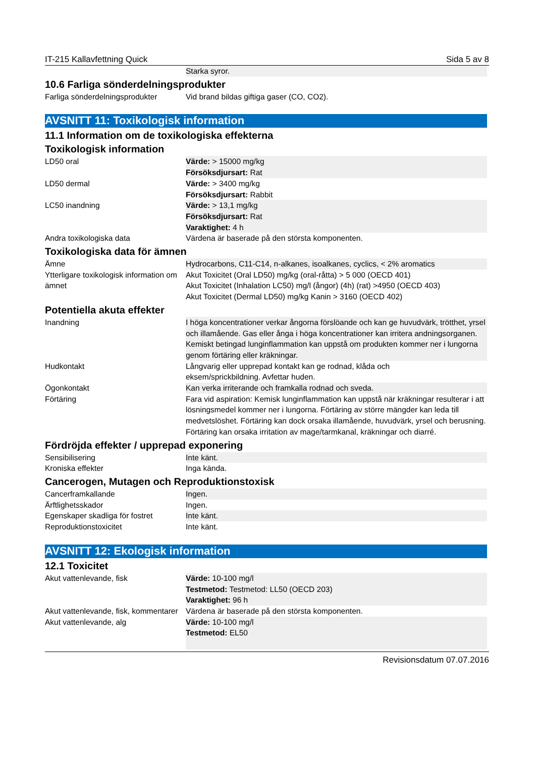IT-215 Kallavfettning Quick Sida 5 av 8
| | Starka syror. |
10.6 Farliga sönderdelningsprodukter
| Farliga sönderdelningsprodukter | Vid brand bildas giftiga gaser (CO, CO2). |
AVSNITT 11: Toxikologisk information
11.1 Information om de toxikologiska effekterna
Toxikologisk information
| LD50 oral | Värde: > 15000 mg/kg Försöksdjursart: Rat |
| LD50 dermal | Värde: > 3400 mg/kg Försöksdjursart: Rabbit |
| LC50 inandning | Värde: > 13,1 mg/kg Försöksdjursart: Rat Varaktighet: 4 h |
| Andra toxikologiska data | Värdena är baserade på den största komponenten. |
Toxikologiska data för ämnen
| Ämne | Hydrocarbons, C11-C14, n-alkanes, isoalkanes, cyclics, < 2% aromatics |
| Ytterligare toxikologisk information om ämnet | Akut Toxicitet (Oral LD50) mg/kg (oral-råtta) > 5 000 (OECD 401) Akut Toxicitet (Inhalation LC50) mg/l (ångor) (4h) (rat) >4950 (OECD 403) Akut Toxicitet (Dermal LD50) mg/kg Kanin > 3160 (OECD 402) |
Potentiella akuta effekter
| Inandning | I höga koncentrationer verkar ångorna förslöande och kan ge huvudvärk, trötthet, yrsel och illamående. Gas eller ånga i höga koncentrationer kan irritera andningsorganen. Kemiskt betingad lunginflammation kan uppstå om produkten kommer ner i lungorna genom förtäring eller kräkningar. |
| Hudkontakt | Långvarig eller upprepad kontakt kan ge rodnad, klåda och eksem/sprickbildning. Avfettar huden. |
| Ögonkontakt | Kan verka irriterande och framkalla rodnad och sveda. |
| Förtäring | Fara vid aspiration: Kemisk lunginflammation kan uppstå när kräkningar resulterar i att lösningsmedel kommer ner i lungorna. Förtäring av större mängder kan leda till medvetslöshet. Förtäring kan dock orsaka illamående, huvudvärk, yrsel och berusning. Förtäring kan orsaka irritation av mage/tarmkanal, kräkningar och diarré. |
Fördröjda effekter / upprepad exponering
| Sensibilisering | Inte känt. |
| Kroniska effekter | Inga kända. |
Cancerogen, Mutagen och Reproduktionstoxisk
| Cancerframkallande | Ingen. |
| Ärftlighetsskador | Ingen. |
| Egenskaper skadliga för fostret | Inte känt. |
| Reproduktionstoxicitet | Inte känt. |
AVSNITT 12: Ekologisk information
12.1 Toxicitet
| Akut vattenlevande, fisk | Värde: 10-100 mg/l Testmetod: Testmetod: LL50 (OECD 203) Varaktighet: 96 h |
| Akut vattenlevande, fisk, kommentarer | Värdena är baserade på den största komponenten. |
| Akut vattenlevande, alg | Värde: 10-100 mg/l Testmetod: EL50 |
Revisionsdatum 07.07.2016